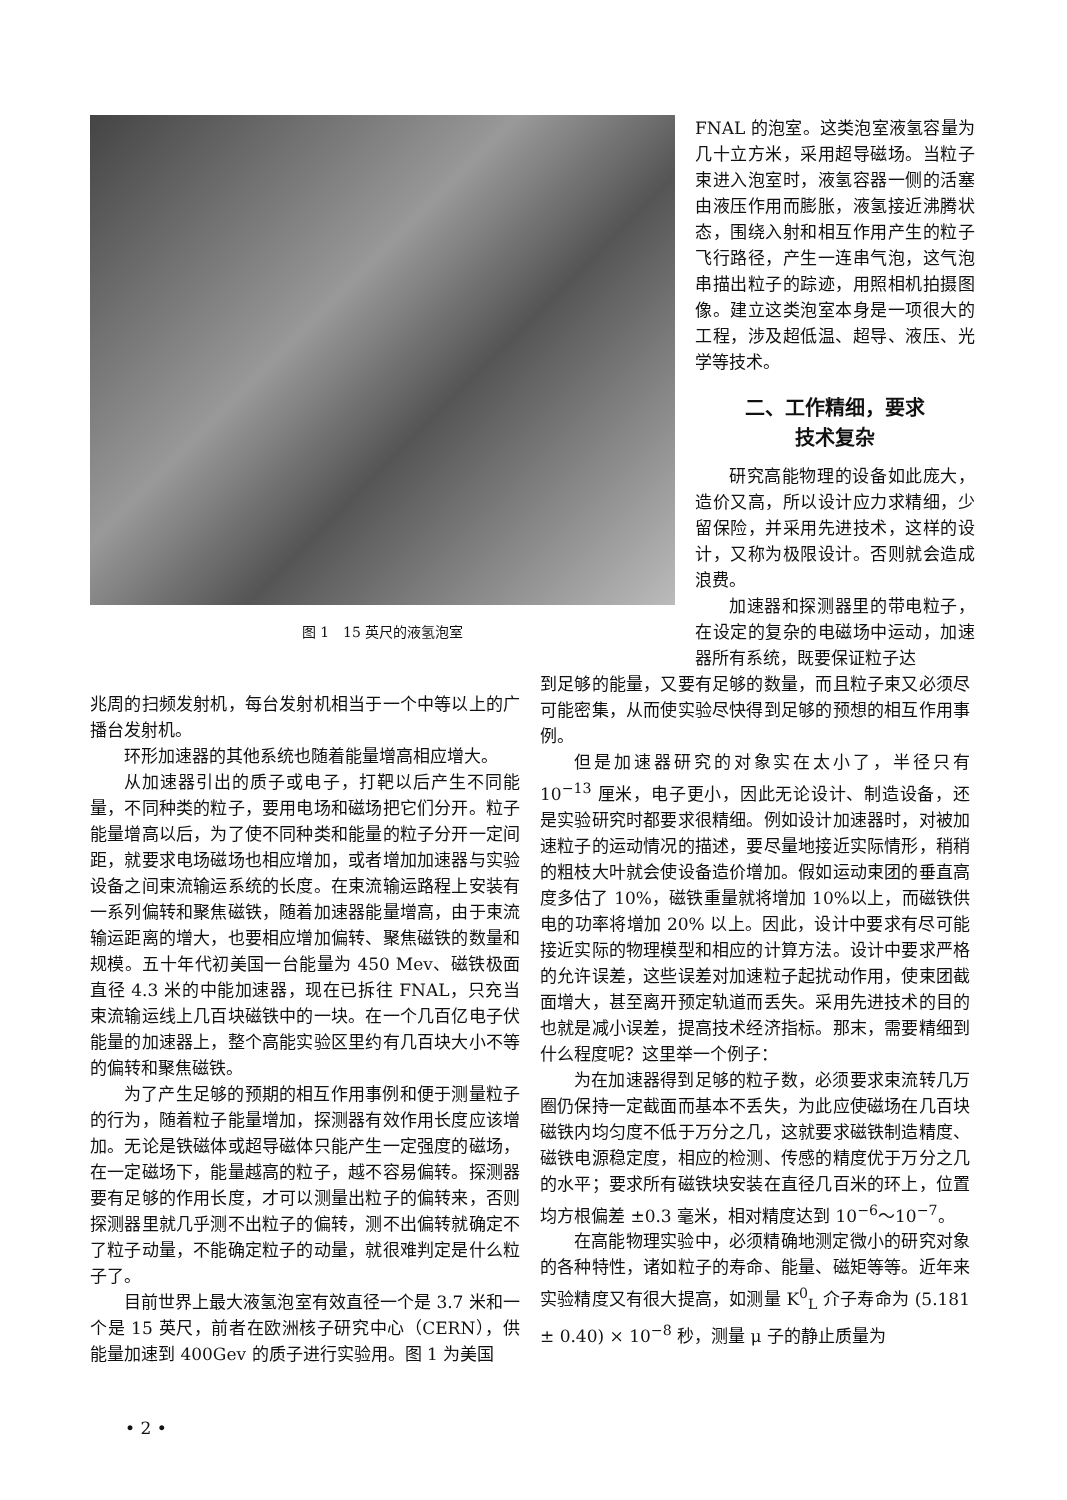图 1　15 英尺的液氢泡室
FNAL 的泡室。这类泡室液氢容量为几十立方米，采用超导磁场。当粒子束进入泡室时，液氢容器一侧的活塞由液压作用而膨胀，液氢接近沸腾状态，围绕入射和相互作用产生的粒子飞行路径，产生一连串气泡，这气泡串描出粒子的踪迹，用照相机拍摄图像。建立这类泡室本身是一项很大的工程，涉及超低温、超导、液压、光学等技术。
二、工作精细，要求
技术复杂
研究高能物理的设备如此庞大，造价又高，所以设计应力求精细，少留保险，并采用先进技术，这样的设计，又称为极限设计。否则就会造成浪费。
加速器和探测器里的带电粒子，在设定的复杂的电磁场中运动，加速器所有系统，既要保证粒子达
兆周的扫频发射机，每台发射机相当于一个中等以上的广播台发射机。
环形加速器的其他系统也随着能量增高相应增大。
从加速器引出的质子或电子，打靶以后产生不同能量，不同种类的粒子，要用电场和磁场把它们分开。粒子能量增高以后，为了使不同种类和能量的粒子分开一定间距，就要求电场磁场也相应增加，或者增加加速器与实验设备之间束流输运系统的长度。在束流输运路程上安装有一系列偏转和聚焦磁铁，随着加速器能量增高，由于束流输运距离的增大，也要相应增加偏转、聚焦磁铁的数量和规模。五十年代初美国一台能量为 450 Mev、磁铁极面直径 4.3 米的中能加速器，现在已拆往 FNAL，只充当束流输运线上几百块磁铁中的一块。在一个几百亿电子伏能量的加速器上，整个高能实验区里约有几百块大小不等的偏转和聚焦磁铁。
为了产生足够的预期的相互作用事例和便于测量粒子的行为，随着粒子能量增加，探测器有效作用长度应该增加。无论是铁磁体或超导磁体只能产生一定强度的磁场，在一定磁场下，能量越高的粒子，越不容易偏转。探测器要有足够的作用长度，才可以测量出粒子的偏转来，否则探测器里就几乎测不出粒子的偏转，测不出偏转就确定不了粒子动量，不能确定粒子的动量，就很难判定是什么粒子了。
目前世界上最大液氢泡室有效直径一个是 3.7 米和一个是 15 英尺，前者在欧洲核子研究中心（CERN），供能量加速到 400Gev 的质子进行实验用。图 1 为美国
到足够的能量，又要有足够的数量，而且粒子束又必须尽可能密集，从而使实验尽快得到足够的预想的相互作用事例。
但是加速器研究的对象实在太小了，半径只有 10<sup>−13</sup> 厘米，电子更小，因此无论设计、制造设备，还是实验研究时都要求很精细。例如设计加速器时，对被加速粒子的运动情况的描述，要尽量地接近实际情形，稍稍的粗枝大叶就会使设备造价增加。假如运动束团的垂直高度多估了 10%，磁铁重量就将增加 10%以上，而磁铁供电的功率将增加 20% 以上。因此，设计中要求有尽可能接近实际的物理模型和相应的计算方法。设计中要求严格的允许误差，这些误差对加速粒子起扰动作用，使束团截面增大，甚至离开预定轨道而丢失。采用先进技术的目的也就是减小误差，提高技术经济指标。那末，需要精细到什么程度呢？这里举一个例子：
为在加速器得到足够的粒子数，必须要求束流转几万圈仍保持一定截面而基本不丢失，为此应使磁场在几百块磁铁内均匀度不低于万分之几，这就要求磁铁制造精度、磁铁电源稳定度，相应的检测、传感的精度优于万分之几的水平；要求所有磁铁块安装在直径几百米的环上，位置均方根偏差 ±0.3 毫米，相对精度达到 10<sup>−6</sup>～10<sup>−7</sup>。
在高能物理实验中，必须精确地测定微小的研究对象的各种特性，诸如粒子的寿命、能量、磁矩等等。近年来实验精度又有很大提高，如测量 K<sup>0</sup><sub>L</sub> 介子寿命为 (5.181 ± 0.40) × 10<sup>−8</sup> 秒，测量 μ 子的静止质量为
• 2 •